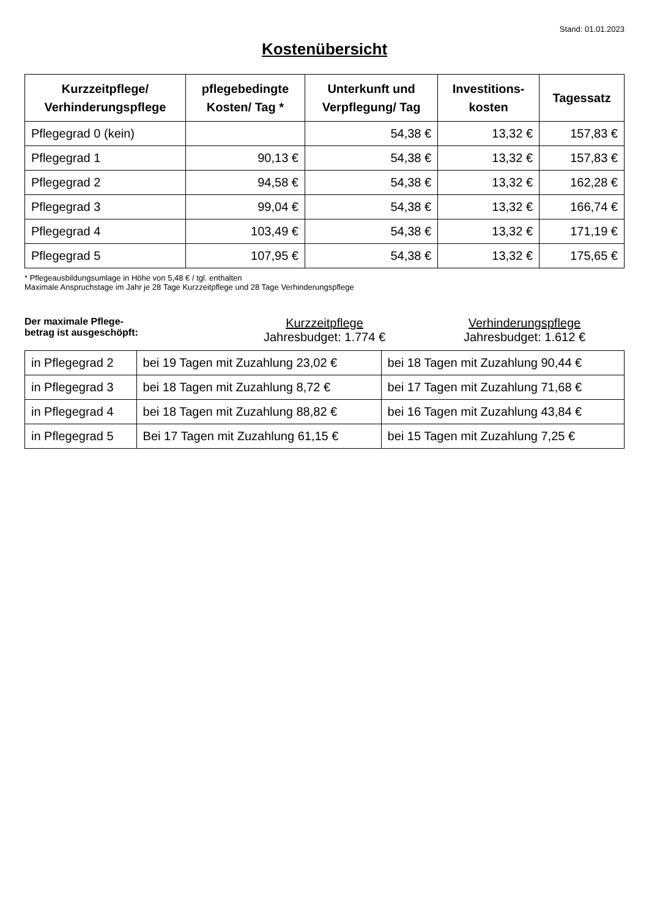Stand: 01.01.2023
Kostenübersicht
| Kurzzeitpflege/ Verhinderungspflege | pflegebedingte Kosten/ Tag * | Unterkunft und Verpflegung/ Tag | Investitions- kosten | Tagessatz |
| --- | --- | --- | --- | --- |
| Pflegegrad 0 (kein) | | 54,38 € | 13,32 € | 157,83 € |
| Pflegegrad 1 | 90,13 € | 54,38 € | 13,32 € | 157,83 € |
| Pflegegrad 2 | 94,58 € | 54,38 € | 13,32 € | 162,28 € |
| Pflegegrad 3 | 99,04 € | 54,38 € | 13,32 € | 166,74 € |
| Pflegegrad 4 | 103,49 € | 54,38 € | 13,32 € | 171,19 € |
| Pflegegrad 5 | 107,95 € | 54,38 € | 13,32 € | 175,65 € |
* Pflegeausbildungsumlage in Höhe von 5,48 € / tgl. enthalten
Maximale Anspruchstage im Jahr je 28 Tage Kurzzeitpflege und 28 Tage Verhinderungspflege
Der maximale Pflege-
betrag ist ausgeschöpft:
Kurzzeitpflege
Jahresbudget: 1.774 €
Verhinderungspflege
Jahresbudget: 1.612 €
| in Pflegegrad 2 | bei 19 Tagen mit Zuzahlung 23,02 € | bei 18 Tagen mit Zuzahlung 90,44 € |
| in Pflegegrad 3 | bei 18 Tagen mit Zuzahlung 8,72 € | bei 17 Tagen mit Zuzahlung 71,68 € |
| in Pflegegrad 4 | bei 18 Tagen mit Zuzahlung 88,82 € | bei 16 Tagen mit Zuzahlung 43,84 € |
| in Pflegegrad 5 | Bei 17 Tagen mit Zuzahlung 61,15 € | bei 15 Tagen mit Zuzahlung 7,25 € |